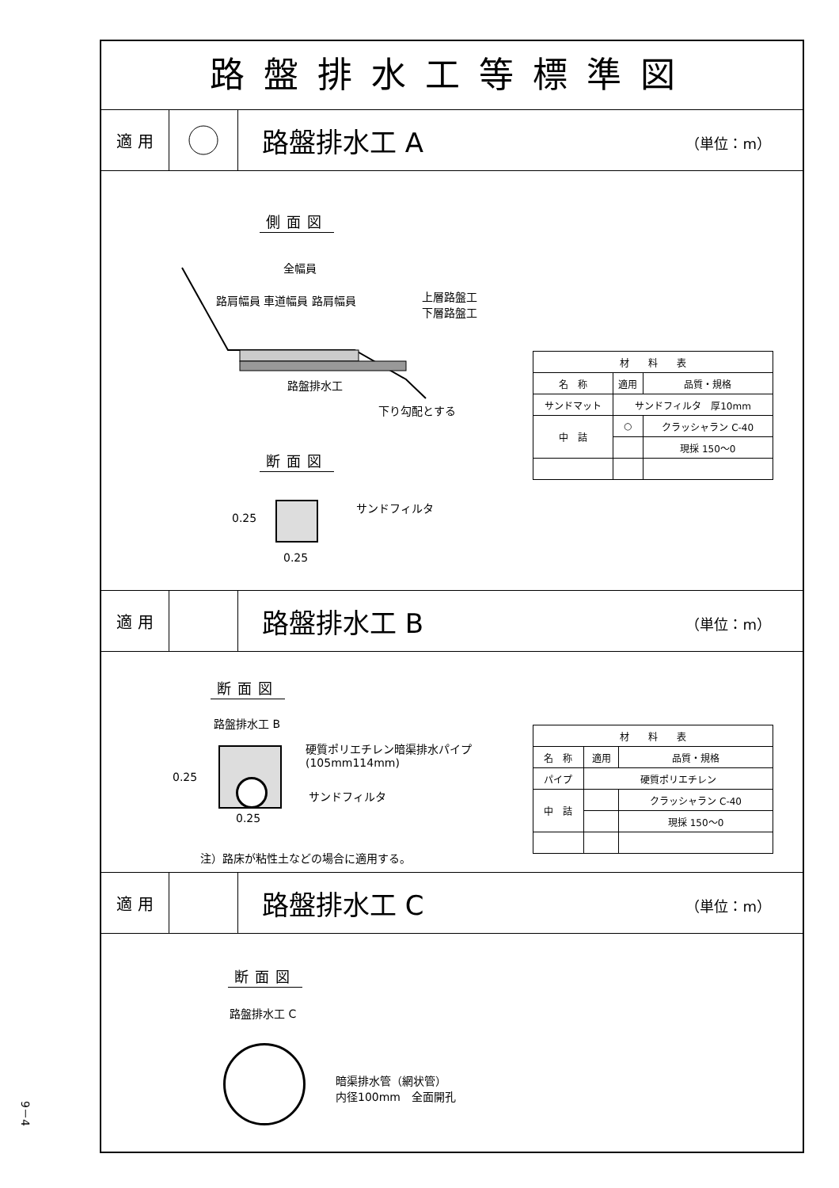路盤排水工等標準図
適 用
路盤排水工 A （単位：m）
側面図
全幅員
路肩幅員 車道幅員 路肩幅員
上層路盤工
下層路盤工
路盤排水工
下り勾配とする
断面図
サンドフィルタ
0.25
0.25
| 材 料 表 | | |
| --- | --- | --- |
| 名 称 | 適用 | 品質・規格 |
| サンドマット | サンドフィルタ 厚10mm | |
| 中 詰 | ○ | クラッシャラン C-40 |
| | | 現採 150〜0 |
適 用
路盤排水工 B （単位：m）
断面図
路盤排水工 B
硬質ポリエチレン暗渠排水パイプ
(105mm114mm)
サンドフィルタ
0.25
0.25
注）路床が粘性土などの場合に適用する。
| 材 料 表 | | |
| --- | --- | --- |
| 名 称 | 適用 | 品質・規格 |
| パイプ | 硬質ポリエチレン | |
| 中 詰 | | クラッシャラン C-40 |
| | | 現採 150〜0 |
適 用
路盤排水工 C （単位：m）
断面図
路盤排水工 C
暗渠排水管（網状管）
内径100mm　全面開孔
9－4